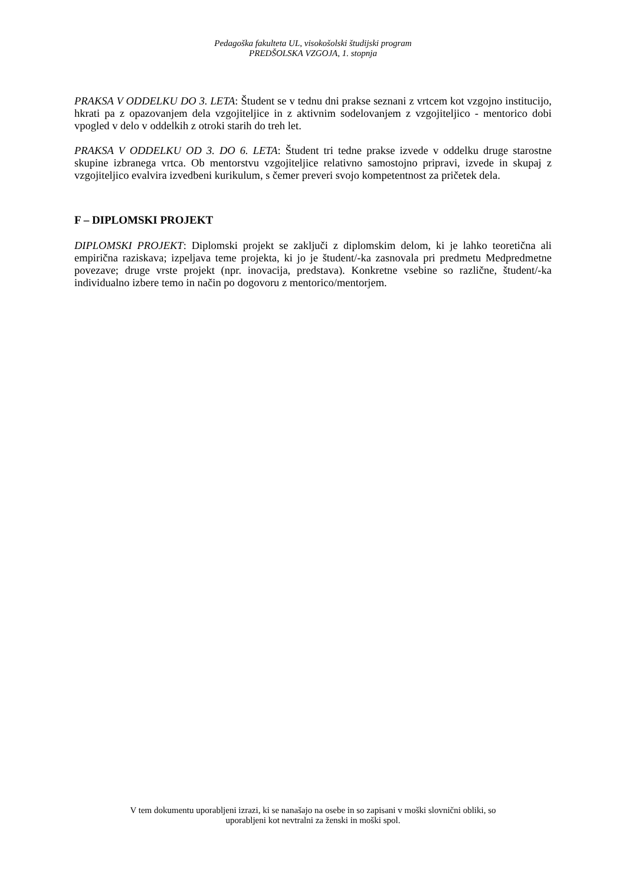Pedagoška fakulteta UL, visokošolski študijski program
PREDŠOLSKA VZGOJA, 1. stopnja
PRAKSA V ODDELKU DO 3. LETA: Študent se v tednu dni prakse seznani z vrtcem kot vzgojno institucijo, hkrati pa z opazovanjem dela vzgojiteljice in z aktivnim sodelovanjem z vzgojiteljico - mentorico dobi vpogled v delo v oddelkih z otroki starih do treh let.
PRAKSA V ODDELKU OD 3. DO 6. LETA: Študent tri tedne prakse izvede v oddelku druge starostne skupine izbranega vrtca. Ob mentorstvu vzgojiteljice relativno samostojno pripravi, izvede in skupaj z vzgojiteljico evalvira izvedbeni kurikulum, s čemer preveri svojo kompetentnost za pričetek dela.
F – DIPLOMSKI PROJEKT
DIPLOMSKI PROJEKT: Diplomski projekt se zaključi z diplomskim delom, ki je lahko teoretična ali empirična raziskava; izpeljava teme projekta, ki jo je študent/-ka zasnovala pri predmetu Medpredmetne povezave; druge vrste projekt (npr. inovacija, predstava). Konkretne vsebine so različne, študent/-ka individualno izbere temo in način po dogovoru z mentorico/mentorjem.
V tem dokumentu uporabljeni izrazi, ki se nanašajo na osebe in so zapisani v moški slovnični obliki, so
uporabljeni kot nevtralni za ženski in moški spol.